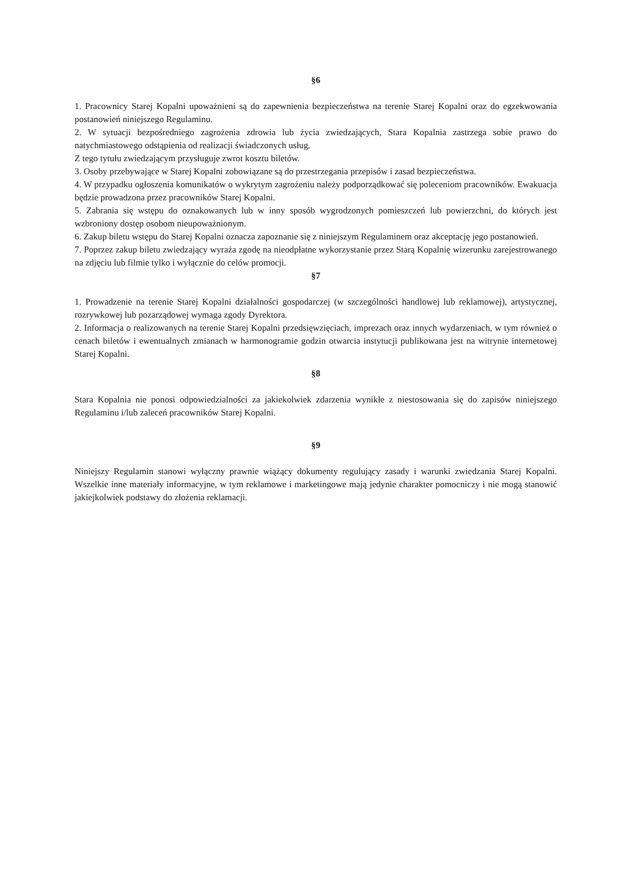§6
1. Pracownicy Starej Kopalni upoważnieni są do zapewnienia bezpieczeństwa na terenie Starej Kopalni oraz do egzekwowania postanowień niniejszego Regulaminu.
2. W sytuacji bezpośredniego zagrożenia zdrowia lub życia zwiedzających, Stara Kopalnia zastrzega sobie prawo do natychmiastowego odstąpienia od realizacji świadczonych usług.
Z tego tytułu zwiedzającym przysługuje zwrot kosztu biletów.
3. Osoby przebywające w Starej Kopalni zobowiązane są do przestrzegania przepisów i zasad bezpieczeństwa.
4. W przypadku ogłoszenia komunikatów o wykrytym zagrożeniu należy podporządkować się poleceniom pracowników. Ewakuacja będzie prowadzona przez pracowników Starej Kopalni.
5. Zabrania się wstępu do oznakowanych lub w inny sposób wygrodzonych pomieszczeń lub powierzchni, do których jest wzbroniony dostęp osobom nieupoważnionym.
6. Zakup biletu wstępu do Starej Kopalni oznacza zapoznanie się z niniejszym Regulaminem oraz akceptację jego postanowień.
7. Poprzez zakup biletu zwiedzający wyraża zgodę na nieodpłatne wykorzystanie przez Starą Kopalnię wizerunku zarejestrowanego na zdjęciu lub filmie tylko i wyłącznie do celów promocji.
§7
1. Prowadzenie na terenie Starej Kopalni działalności gospodarczej (w szczególności handlowej lub reklamowej), artystycznej, rozrywkowej lub pozarządowej wymaga zgody Dyrektora.
2. Informacja o realizowanych na terenie Starej Kopalni przedsięwzięciach, imprezach oraz innych wydarzeniach, w tym również o cenach biletów i ewentualnych zmianach w harmonogramie godzin otwarcia instytucji publikowana jest na witrynie internetowej Starej Kopalni.
§8
Stara Kopalnia nie ponosi odpowiedzialności za jakiekolwiek zdarzenia wynikłe z niestosowania się do zapisów niniejszego Regulaminu i/lub zaleceń pracowników Starej Kopalni.
§9
Niniejszy Regulamin stanowi wyłączny prawnie wiążący dokumenty regulujący zasady i warunki zwiedzania Starej Kopalni. Wszelkie inne materiały informacyjne, w tym reklamowe i marketingowe mają jedynie charakter pomocniczy i nie mogą stanowić jakiejkolwiek podstawy do złożenia reklamacji.